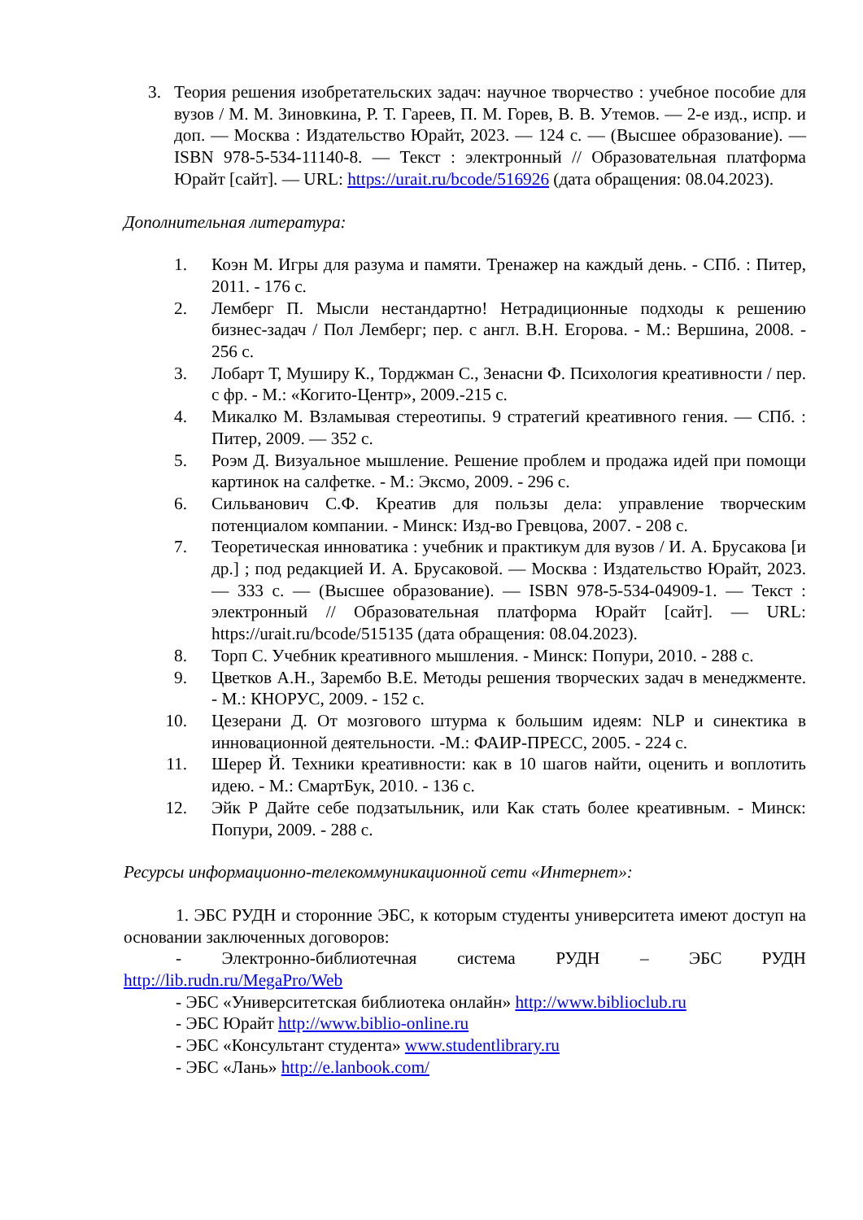3. Теория решения изобретательских задач: научное творчество : учебное пособие для вузов / М. М. Зиновкина, Р. Т. Гареев, П. М. Горев, В. В. Утемов. — 2-е изд., испр. и доп. — Москва : Издательство Юрайт, 2023. — 124 с. — (Высшее образование). — ISBN 978-5-534-11140-8. — Текст : электронный // Образовательная платформа Юрайт [сайт]. — URL: https://urait.ru/bcode/516926 (дата обращения: 08.04.2023).
Дополнительная литература:
1. Коэн М. Игры для разума и памяти. Тренажер на каждый день. - СПб. : Питер, 2011. - 176 с.
2. Лемберг П. Мысли нестандартно! Нетрадиционные подходы к решению бизнес-задач / Пол Лемберг; пер. с англ. В.Н. Егорова. - М.: Вершина, 2008. - 256 с.
3. Лобарт Т, Муширу К., Торджман С., Зенасни Ф. Психология креативности / пер. с фр. - М.: «Когито-Центр», 2009.-215 с.
4. Микалко М. Взламывая стереотипы. 9 стратегий креативного гения. — СПб. : Питер, 2009. — 352 с.
5. Роэм Д. Визуальное мышление. Решение проблем и продажа идей при помощи картинок на салфетке. - М.: Эксмо, 2009. - 296 с.
6. Сильванович С.Ф. Креатив для пользы дела: управление творческим потенциалом компании. - Минск: Изд-во Гревцова, 2007. - 208 с.
7. Теоретическая инноватика : учебник и практикум для вузов / И. А. Брусакова [и др.] ; под редакцией И. А. Брусаковой. — Москва : Издательство Юрайт, 2023. — 333 с. — (Высшее образование). — ISBN 978-5-534-04909-1. — Текст : электронный // Образовательная платформа Юрайт [сайт]. — URL: https://urait.ru/bcode/515135 (дата обращения: 08.04.2023).
8. Торп С. Учебник креативного мышления. - Минск: Попури, 2010. - 288 с.
9. Цветков А.Н., Зарембо В.Е. Методы решения творческих задач в менеджменте. - М.: КНОРУС, 2009. - 152 с.
10. Цезерани Д. От мозгового штурма к большим идеям: NLP и синектика в инновационной деятельности. -М.: ФАИР-ПРЕСС, 2005. - 224 с.
11. Шерер Й. Техники креативности: как в 10 шагов найти, оценить и воплотить идею. - М.: СмартБук, 2010. - 136 с.
12. Эйк Р Дайте себе подзатыльник, или Как стать более креативным. - Минск: Попури, 2009. - 288 с.
Ресурсы информационно-телекоммуникационной сети «Интернет»:
1. ЭБС РУДН и сторонние ЭБС, к которым студенты университета имеют доступ на основании заключенных договоров:
- Электронно-библиотечная система РУДН – ЭБС РУДН http://lib.rudn.ru/MegaPro/Web
- ЭБС «Университетская библиотека онлайн» http://www.biblioclub.ru
- ЭБС Юрайт http://www.biblio-online.ru
- ЭБС «Консультант студента» www.studentlibrary.ru
- ЭБС «Лань» http://e.lanbook.com/